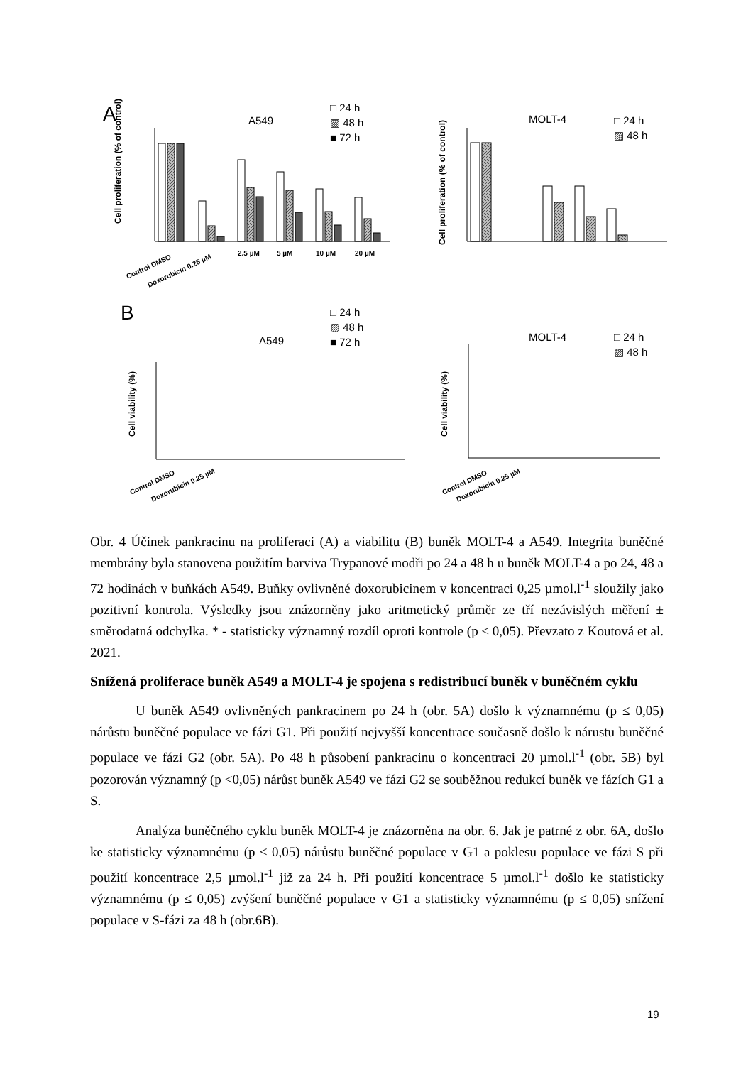A
A549
□ 24 h
▨ 48 h
■ 72 h
MOLT-4
□ 24 h
▨ 48 h
Cell proliferation (% of control)
Control DMSO
Doxorubicin 0.25 µM
2.5 µM
5 µM
10 µM
20 µM
Cell proliferation (% of control)
B
A549
□ 24 h
▨ 48 h
■ 72 h
MOLT-4
□ 24 h
▨ 48 h
Cell viability (%)
Cell viability (%)
Control DMSO
Doxorubicin 0.25 µM
Control DMSO
Doxorubicin 0.25 µM
Obr. 4 Účinek pankracinu na proliferaci (A) a viabilitu (B) buněk MOLT-4 a A549. Integrita buněčné membrány byla stanovena použitím barviva Trypanové modři po 24 a 48 h u buněk MOLT-4 a po 24, 48 a 72 hodinách v buňkách A549. Buňky ovlivněné doxorubicinem v koncentraci 0,25 µmol.l<sup>-1</sup> sloužily jako pozitivní kontrola. Výsledky jsou znázorněny jako aritmetický průměr ze tří nezávislých měření ± směrodatná odchylka. * - statisticky významný rozdíl oproti kontrole (p ≤ 0,05). Převzato z Koutová et al. 2021.
Snížená proliferace buněk A549 a MOLT-4 je spojena s redistribucí buněk v buněčném cyklu
U buněk A549 ovlivněných pankracinem po 24 h (obr. 5A) došlo k významnému (p ≤ 0,05) nárůstu buněčné populace ve fázi G1. Při použití nejvyšší koncentrace současně došlo k nárustu buněčné populace ve fázi G2 (obr. 5A). Po 48 h působení pankracinu o koncentraci 20 µmol.l<sup>-1</sup> (obr. 5B) byl pozorován významný (p <0,05) nárůst buněk A549 ve fázi G2 se souběžnou redukcí buněk ve fázích G1 a S.
Analýza buněčného cyklu buněk MOLT-4 je znázorněna na obr. 6. Jak je patrné z obr. 6A, došlo ke statisticky významnému (p ≤ 0,05) nárůstu buněčné populace v G1 a poklesu populace ve fázi S při použití koncentrace 2,5 µmol.l<sup>-1</sup> již za 24 h. Při použití koncentrace 5 µmol.l<sup>-1</sup> došlo ke statisticky významnému (p ≤ 0,05) zvýšení buněčné populace v G1 a statisticky významnému (p ≤ 0,05) snížení populace v S-fázi za 48 h (obr.6B).
19